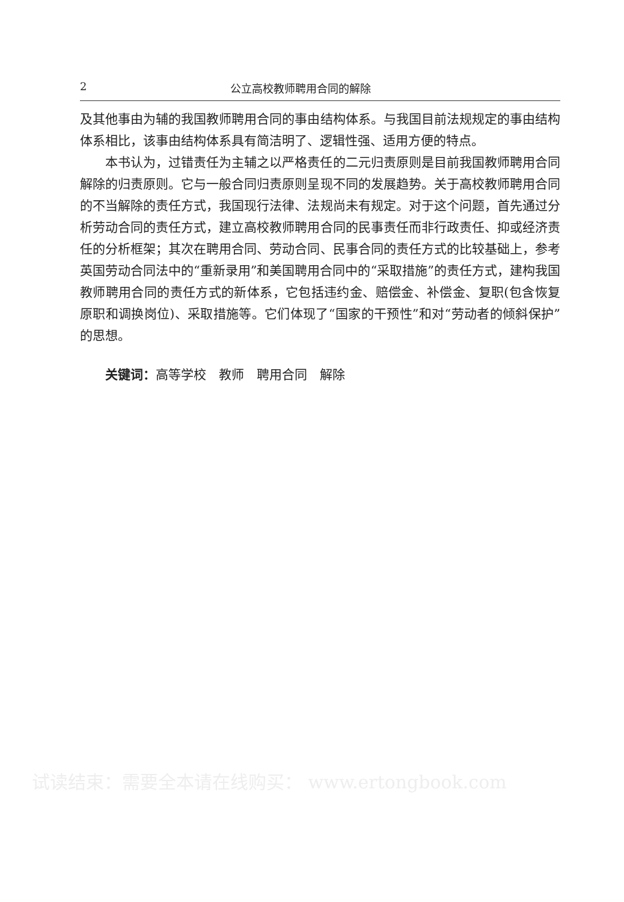2 公立高校教师聘用合同的解除
及其他事由为辅的我国教师聘用合同的事由结构体系。与我国目前法规规定的事由结构体系相比，该事由结构体系具有简洁明了、逻辑性强、适用方便的特点。
本书认为，过错责任为主辅之以严格责任的二元归责原则是目前我国教师聘用合同解除的归责原则。它与一般合同归责原则呈现不同的发展趋势。关于高校教师聘用合同的不当解除的责任方式，我国现行法律、法规尚未有规定。对于这个问题，首先通过分析劳动合同的责任方式，建立高校教师聘用合同的民事责任而非行政责任、抑或经济责任的分析框架；其次在聘用合同、劳动合同、民事合同的责任方式的比较基础上，参考英国劳动合同法中的“重新录用”和美国聘用合同中的“采取措施”的责任方式，建构我国教师聘用合同的责任方式的新体系，它包括违约金、赔偿金、补偿金、复职(包含恢复原职和调换岗位)、采取措施等。它们体现了“国家的干预性”和对“劳动者的倾斜保护”的思想。
关键词：高等学校　教师　聘用合同　解除
试读结束：需要全本请在线购买： www.ertongbook.com